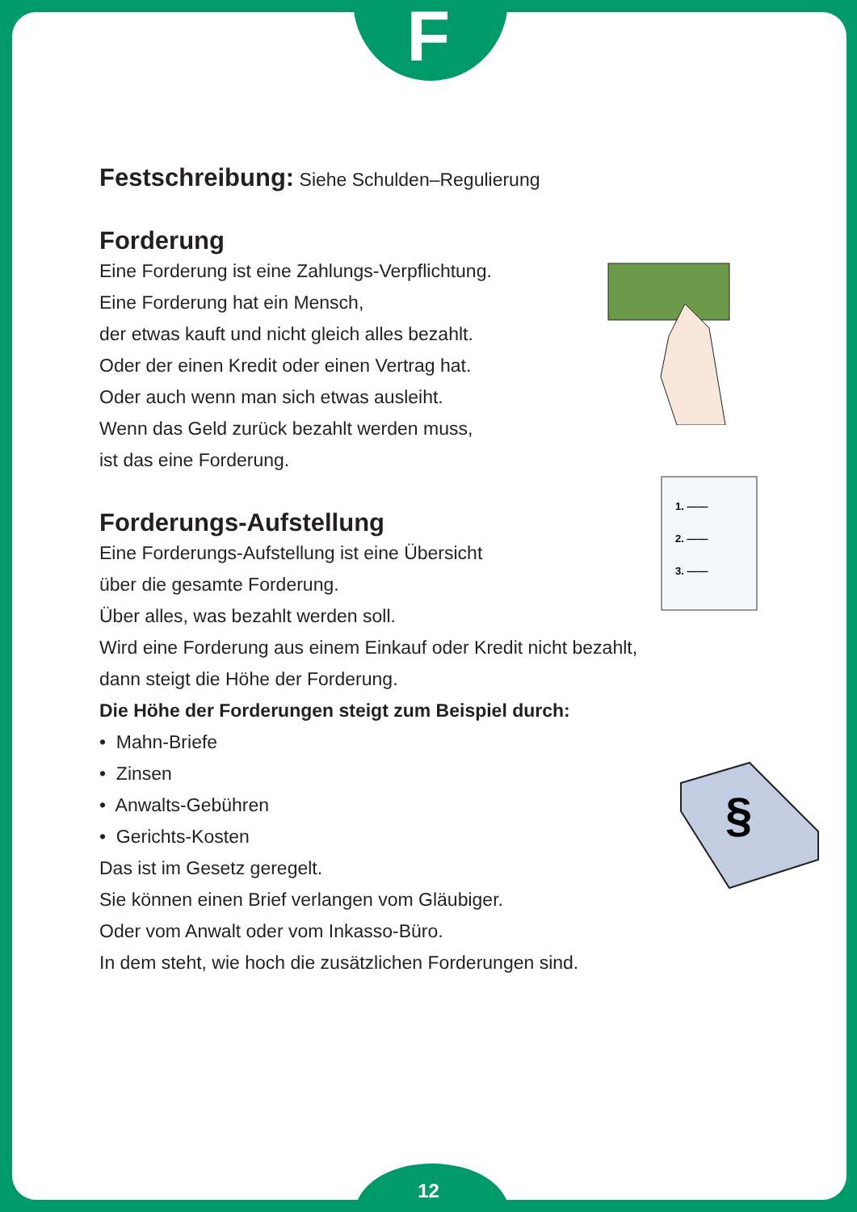F
Festschreibung: Siehe Schulden–Regulierung
Forderung
Eine Forderung ist eine Zahlungs-Verpflichtung.
Eine Forderung hat ein Mensch,
der etwas kauft und nicht gleich alles bezahlt.
Oder der einen Kredit oder einen Vertrag hat.
Oder auch wenn man sich etwas ausleiht.
Wenn das Geld zurück bezahlt werden muss,
ist das eine Forderung.
1. ——
2. ——
3. ——
Forderungs-Aufstellung
Eine Forderungs-Aufstellung ist eine Übersicht
über die gesamte Forderung.
Über alles, was bezahlt werden soll.
Wird eine Forderung aus einem Einkauf oder Kredit nicht bezahlt,
dann steigt die Höhe der Forderung.
Die Höhe der Forderungen steigt zum Beispiel durch:
§
• Mahn-Briefe
• Zinsen
• Anwalts-Gebühren
• Gerichts-Kosten
Das ist im Gesetz geregelt.
Sie können einen Brief verlangen vom Gläubiger.
Oder vom Anwalt oder vom Inkasso-Büro.
In dem steht, wie hoch die zusätzlichen Forderungen sind.
12